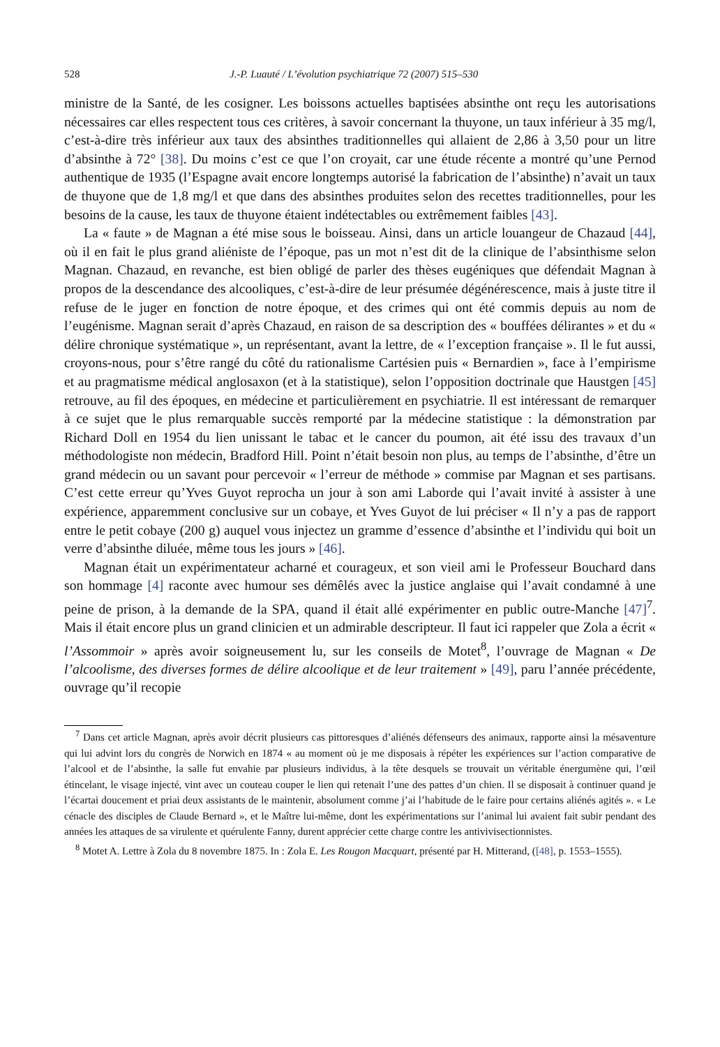528 J.-P. Luauté / L’évolution psychiatrique 72 (2007) 515–530
ministre de la Santé, de les cosigner. Les boissons actuelles baptisées absinthe ont reçu les autorisations nécessaires car elles respectent tous ces critères, à savoir concernant la thuyone, un taux inférieur à 35 mg/l, c’est-à-dire très inférieur aux taux des absinthes traditionnelles qui allaient de 2,86 à 3,50 pour un litre d’absinthe à 72° [38]. Du moins c’est ce que l’on croyait, car une étude récente a montré qu’une Pernod authentique de 1935 (l’Espagne avait encore longtemps autorisé la fabrication de l’absinthe) n’avait un taux de thuyone que de 1,8 mg/l et que dans des absinthes produites selon des recettes traditionnelles, pour les besoins de la cause, les taux de thuyone étaient indétectables ou extrêmement faibles [43].
La « faute » de Magnan a été mise sous le boisseau. Ainsi, dans un article louangeur de Chazaud [44], où il en fait le plus grand aliéniste de l’époque, pas un mot n’est dit de la clinique de l’absinthisme selon Magnan. Chazaud, en revanche, est bien obligé de parler des thèses eugéniques que défendait Magnan à propos de la descendance des alcooliques, c’est-à-dire de leur présumée dégénérescence, mais à juste titre il refuse de le juger en fonction de notre époque, et des crimes qui ont été commis depuis au nom de l’eugénisme. Magnan serait d’après Chazaud, en raison de sa description des « bouffées délirantes » et du « délire chronique systématique », un représentant, avant la lettre, de « l’exception française ». Il le fut aussi, croyons-nous, pour s’être rangé du côté du rationalisme Cartésien puis « Bernardien », face à l’empirisme et au pragmatisme médical anglosaxon (et à la statistique), selon l’opposition doctrinale que Haustgen [45] retrouve, au fil des époques, en médecine et particulièrement en psychiatrie. Il est intéressant de remarquer à ce sujet que le plus remarquable succès remporté par la médecine statistique : la démonstration par Richard Doll en 1954 du lien unissant le tabac et le cancer du poumon, ait été issu des travaux d’un méthodologiste non médecin, Bradford Hill. Point n’était besoin non plus, au temps de l’absinthe, d’être un grand médecin ou un savant pour percevoir « l’erreur de méthode » commise par Magnan et ses partisans. C’est cette erreur qu’Yves Guyot reprocha un jour à son ami Laborde qui l’avait invité à assister à une expérience, apparemment conclusive sur un cobaye, et Yves Guyot de lui préciser « Il n’y a pas de rapport entre le petit cobaye (200 g) auquel vous injectez un gramme d’essence d’absinthe et l’individu qui boit un verre d’absinthe diluée, même tous les jours » [46].
Magnan était un expérimentateur acharné et courageux, et son vieil ami le Professeur Bouchard dans son hommage [4] raconte avec humour ses démêlés avec la justice anglaise qui l’avait condamné à une peine de prison, à la demande de la SPA, quand il était allé expérimenter en public outre-Manche [47]<sup>7</sup>. Mais il était encore plus un grand clinicien et un admirable descripteur. Il faut ici rappeler que Zola a écrit « l’Assommoir » après avoir soigneusement lu, sur les conseils de Motet<sup>8</sup>, l’ouvrage de Magnan « De l’alcoolisme, des diverses formes de délire alcoolique et de leur traitement » [49], paru l’année précédente, ouvrage qu’il recopie
<sup>7</sup> Dans cet article Magnan, après avoir décrit plusieurs cas pittoresques d’aliénés défenseurs des animaux, rapporte ainsi la mésaventure qui lui advint lors du congrès de Norwich en 1874 « au moment où je me disposais à répéter les expériences sur l’action comparative de l’alcool et de l’absinthe, la salle fut envahie par plusieurs individus, à la tête desquels se trouvait un véritable énergumène qui, l’œil étincelant, le visage injecté, vint avec un couteau couper le lien qui retenait l’une des pattes d’un chien. Il se disposait à continuer quand je l’écartai doucement et priai deux assistants de le maintenir, absolument comme j’ai l’habitude de le faire pour certains aliénés agités ». « Le cénacle des disciples de Claude Bernard », et le Maître lui-même, dont les expérimentations sur l’animal lui avaient fait subir pendant des années les attaques de sa virulente et quérulente Fanny, durent apprécier cette charge contre les antivivisectionnistes.
<sup>8</sup> Motet A. Lettre à Zola du 8 novembre 1875. In : Zola E. Les Rougon Macquart, présenté par H. Mitterand, ([48], p. 1553–1555).